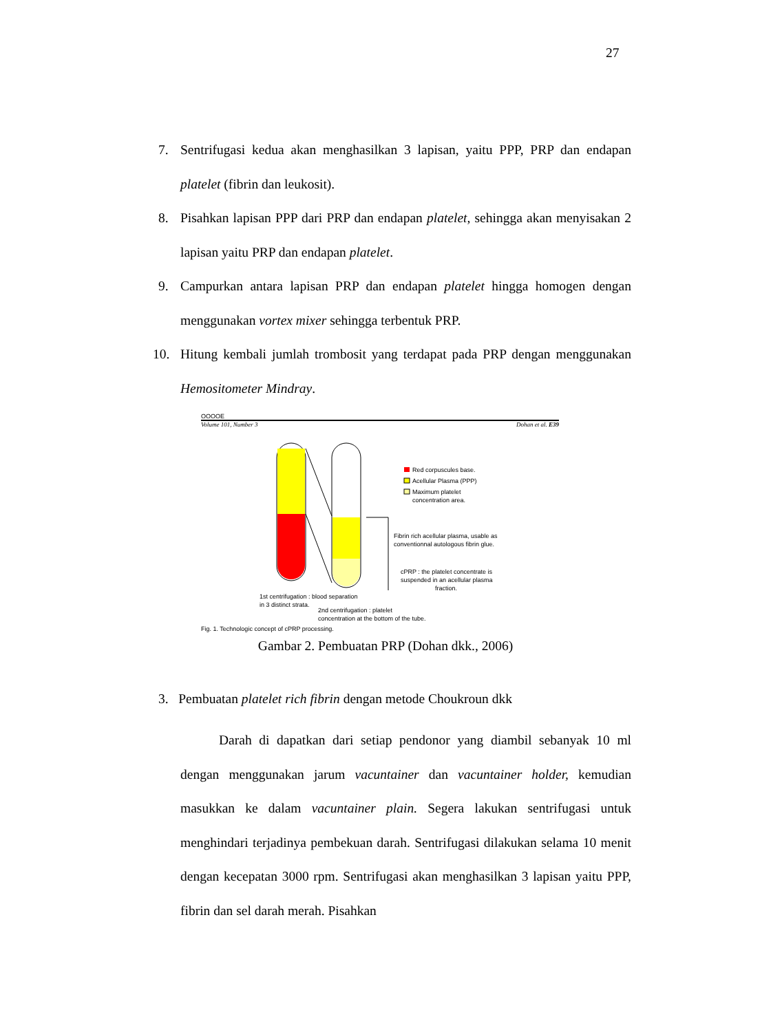27
7. Sentrifugasi kedua akan menghasilkan 3 lapisan, yaitu PPP, PRP dan endapan platelet (fibrin dan leukosit).
8. Pisahkan lapisan PPP dari PRP dan endapan platelet, sehingga akan menyisakan 2 lapisan yaitu PRP dan endapan platelet.
9. Campurkan antara lapisan PRP dan endapan platelet hingga homogen dengan menggunakan vortex mixer sehingga terbentuk PRP.
10. Hitung kembali jumlah trombosit yang terdapat pada PRP dengan menggunakan Hemositometer Mindray.
OOOOE
Volume 101, Number 3 Dohan et al. E39
Red corpuscules base.
Acellular Plasma (PPP)
Maximum platelet
concentration area.
Fibrin rich acellular plasma, usable as
conventionnal autologous fibrin glue.
cPRP : the platelet concentrate is
suspended in an acellular plasma
fraction.
1st centrifugation : blood separation
in 3 distinct strata.
2nd centrifugation : platelet
concentration at the bottom of the tube.
Fig. 1. Technologic concept of cPRP processing.
Gambar 2. Pembuatan PRP (Dohan dkk., 2006)
3. Pembuatan platelet rich fibrin dengan metode Choukroun dkk
Darah di dapatkan dari setiap pendonor yang diambil sebanyak 10 ml dengan menggunakan jarum vacuntainer dan vacuntainer holder, kemudian masukkan ke dalam vacuntainer plain. Segera lakukan sentrifugasi untuk menghindari terjadinya pembekuan darah. Sentrifugasi dilakukan selama 10 menit dengan kecepatan 3000 rpm. Sentrifugasi akan menghasilkan 3 lapisan yaitu PPP, fibrin dan sel darah merah. Pisahkan